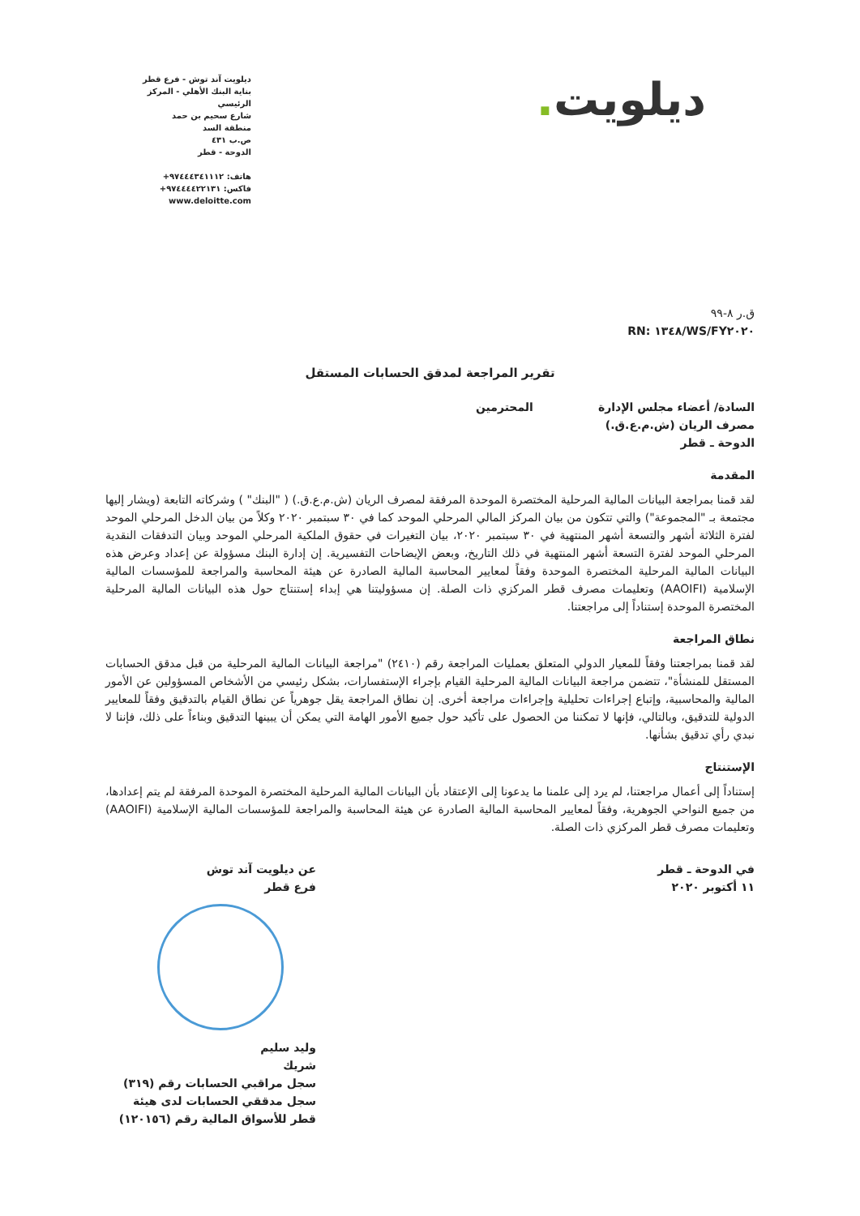ديلويت.
ديلويت آند توش - فرع قطر
بناية البنك الأهلي - المركز الرئيسي
شارع سحيم بن حمد
منطقة السد
ص.ب ٤٣١
الدوحة - قطر
هاتف: ٩٧٤٤٤٣٤١١١٢+
فاكس: ٩٧٤٤٤٤٢٢١٣١+
www.deloitte.com
ق.ر ٨-٩٩
RN: ١٣٤٨/WS/FY٢٠٢٠
تقرير المراجعة لمدقق الحسابات المستقل
السادة/ أعضاء مجلس الإدارة
مصرف الريان (ش.م.ع.ق.)
الدوحة ـ قطر المحترمين
المقدمة
لقد قمنا بمراجعة البيانات المالية المرحلية المختصرة الموحدة المرفقة لمصرف الريان (ش.م.ع.ق.) ( "البنك" ) وشركاته التابعة (ويشار إليها مجتمعة بـ "المجموعة") والتي تتكون من بيان المركز المالي المرحلي الموحد كما في ٣٠ سبتمبر ٢٠٢٠ وكلاً من بيان الدخل المرحلي الموحد لفترة الثلاثة أشهر والتسعة أشهر المنتهية في ٣٠ سبتمبر ٢٠٢٠، بيان التغيرات في حقوق الملكية المرحلي الموحد وبيان التدفقات النقدية المرحلي الموحد لفترة التسعة أشهر المنتهية في ذلك التاريخ، وبعض الإيضاحات التفسيرية. إن إدارة البنك مسؤولة عن إعداد وعرض هذه البيانات المالية المرحلية المختصرة الموحدة وفقاً لمعايير المحاسبة المالية الصادرة عن هيئة المحاسبة والمراجعة للمؤسسات المالية الإسلامية (AAOIFI) وتعليمات مصرف قطر المركزي ذات الصلة. إن مسؤوليتنا هي إبداء إستنتاج حول هذه البيانات المالية المرحلية المختصرة الموحدة إستناداً إلى مراجعتنا.
نطاق المراجعة
لقد قمنا بمراجعتنا وفقاً للمعيار الدولي المتعلق بعمليات المراجعة رقم (٢٤١٠) "مراجعة البيانات المالية المرحلية من قبل مدقق الحسابات المستقل للمنشأة"، تتضمن مراجعة البيانات المالية المرحلية القيام بإجراء الإستفسارات، بشكل رئيسي من الأشخاص المسؤولين عن الأمور المالية والمحاسبية، وإتباع إجراءات تحليلية وإجراءات مراجعة أخرى. إن نطاق المراجعة يقل جوهرياً عن نطاق القيام بالتدقيق وفقاً للمعايير الدولية للتدقيق، وبالتالي، فإنها لا تمكننا من الحصول على تأكيد حول جميع الأمور الهامة التي يمكن أن يبينها التدقيق وبناءاً على ذلك، فإننا لا نبدي رأي تدقيق بشأنها.
الإستنتاج
إستناداً إلى أعمال مراجعتنا، لم يرد إلى علمنا ما يدعونا إلى الإعتقاد بأن البيانات المالية المرحلية المختصرة الموحدة المرفقة لم يتم إعدادها، من جميع النواحي الجوهرية، وفقاً لمعايير المحاسبة المالية الصادرة عن هيئة المحاسبة والمراجعة للمؤسسات المالية الإسلامية (AAOIFI) وتعليمات مصرف قطر المركزي ذات الصلة.
في الدوحة ـ قطر
١١ أكتوبر ٢٠٢٠
عن ديلويت آند توش
فرع قطر
وليد سليم
شريك
سجل مراقبي الحسابات رقم (٣١٩)
سجل مدققي الحسابات لدى هيئة قطر للأسواق المالية رقم (١٢٠١٥٦)